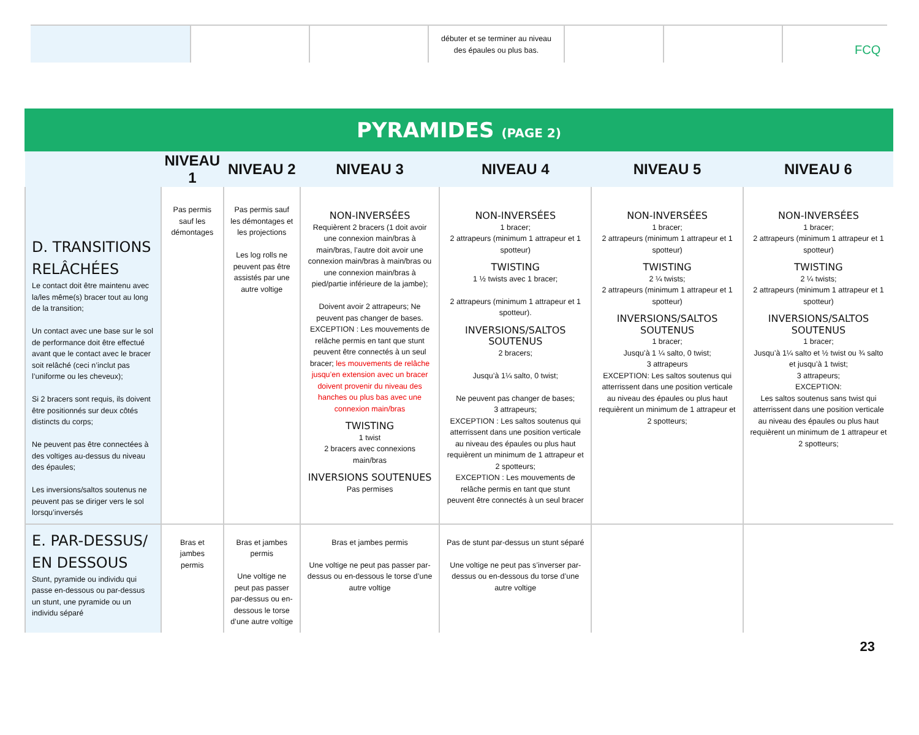FCQ
| | | | débuter et se terminer au niveau des épaules ou plus bas. | | | |
PYRAMIDES (PAGE 2)
| | NIVEAU 1 | NIVEAU 2 | NIVEAU 3 | NIVEAU 4 | NIVEAU 5 | NIVEAU 6 |
| --- | --- | --- | --- | --- | --- | --- |
| D. TRANSITIONS RELÂCHÉES Le contact doit être maintenu avec la/les même(s) bracer tout au long de la transition; Un contact avec une base sur le sol de performance doit être effectué avant que le contact avec le bracer soit relâché (ceci n’inclut pas l’uniforme ou les cheveux); Si 2 bracers sont requis, ils doivent être positionnés sur deux côtés distincts du corps; Ne peuvent pas être connectées à des voltiges au-dessus du niveau des épaules; Les inversions/saltos soutenus ne peuvent pas se diriger vers le sol lorsqu’inversés | Pas permis sauf les démontages | Pas permis sauf les démontages et les projections Les log rolls ne peuvent pas être assistés par une autre voltige | NON-INVERSÉES Requièrent 2 bracers (1 doit avoir une connexion main/bras à main/bras, l’autre doit avoir une connexion main/bras à main/bras ou une connexion main/bras à pied/partie inférieure de la jambe); Doivent avoir 2 attrapeurs; Ne peuvent pas changer de bases. EXCEPTION : Les mouvements de relâche permis en tant que stunt peuvent être connectés à un seul bracer; les mouvements de relâche jusqu’en extension avec un bracer doivent provenir du niveau des hanches ou plus bas avec une connexion main/bras TWISTING 1 twist 2 bracers avec connexions main/bras INVERSIONS SOUTENUES Pas permises | NON-INVERSÉES 1 bracer; 2 attrapeurs (minimum 1 attrapeur et 1 spotteur) TWISTING 1 ½ twists avec 1 bracer; 2 attrapeurs (minimum 1 attrapeur et 1 spotteur). INVERSIONS/SALTOS SOUTENUS 2 bracers; Jusqu’à 1¼ salto, 0 twist; Ne peuvent pas changer de bases; 3 attrapeurs; EXCEPTION : Les saltos soutenus qui atterrissent dans une position verticale au niveau des épaules ou plus haut requièrent un minimum de 1 attrapeur et 2 spotteurs; EXCEPTION : Les mouvements de relâche permis en tant que stunt peuvent être connectés à un seul bracer | NON-INVERSÉES 1 bracer; 2 attrapeurs (minimum 1 attrapeur et 1 spotteur) TWISTING 2 ¼ twists; 2 attrapeurs (minimum 1 attrapeur et 1 spotteur) INVERSIONS/SALTOS SOUTENUS 1 bracer; Jusqu’à 1 ¼ salto, 0 twist; 3 attrapeurs EXCEPTION: Les saltos soutenus qui atterrissent dans une position verticale au niveau des épaules ou plus haut requièrent un minimum de 1 attrapeur et 2 spotteurs; | NON-INVERSÉES 1 bracer; 2 attrapeurs (minimum 1 attrapeur et 1 spotteur) TWISTING 2 ¼ twists; 2 attrapeurs (minimum 1 attrapeur et 1 spotteur) INVERSIONS/SALTOS SOUTENUS 1 bracer; Jusqu’à 1¼ salto et ½ twist ou ¾ salto et jusqu’à 1 twist; 3 attrapeurs; EXCEPTION: Les saltos soutenus sans twist qui atterrissent dans une position verticale au niveau des épaules ou plus haut requièrent un minimum de 1 attrapeur et 2 spotteurs; |
| E. PAR-DESSUS/ EN DESSOUS Stunt, pyramide ou individu qui passe en-dessous ou par-dessus un stunt, une pyramide ou un individu séparé | Bras et jambes permis | Bras et jambes permis Une voltige ne peut pas passer par-dessus ou en-dessous le torse d’une autre voltige | Bras et jambes permis Une voltige ne peut pas passer par-dessus ou en-dessous le torse d’une autre voltige | Pas de stunt par-dessus un stunt séparé Une voltige ne peut pas s’inverser par-dessus ou en-dessous du torse d’une autre voltige | | |
23